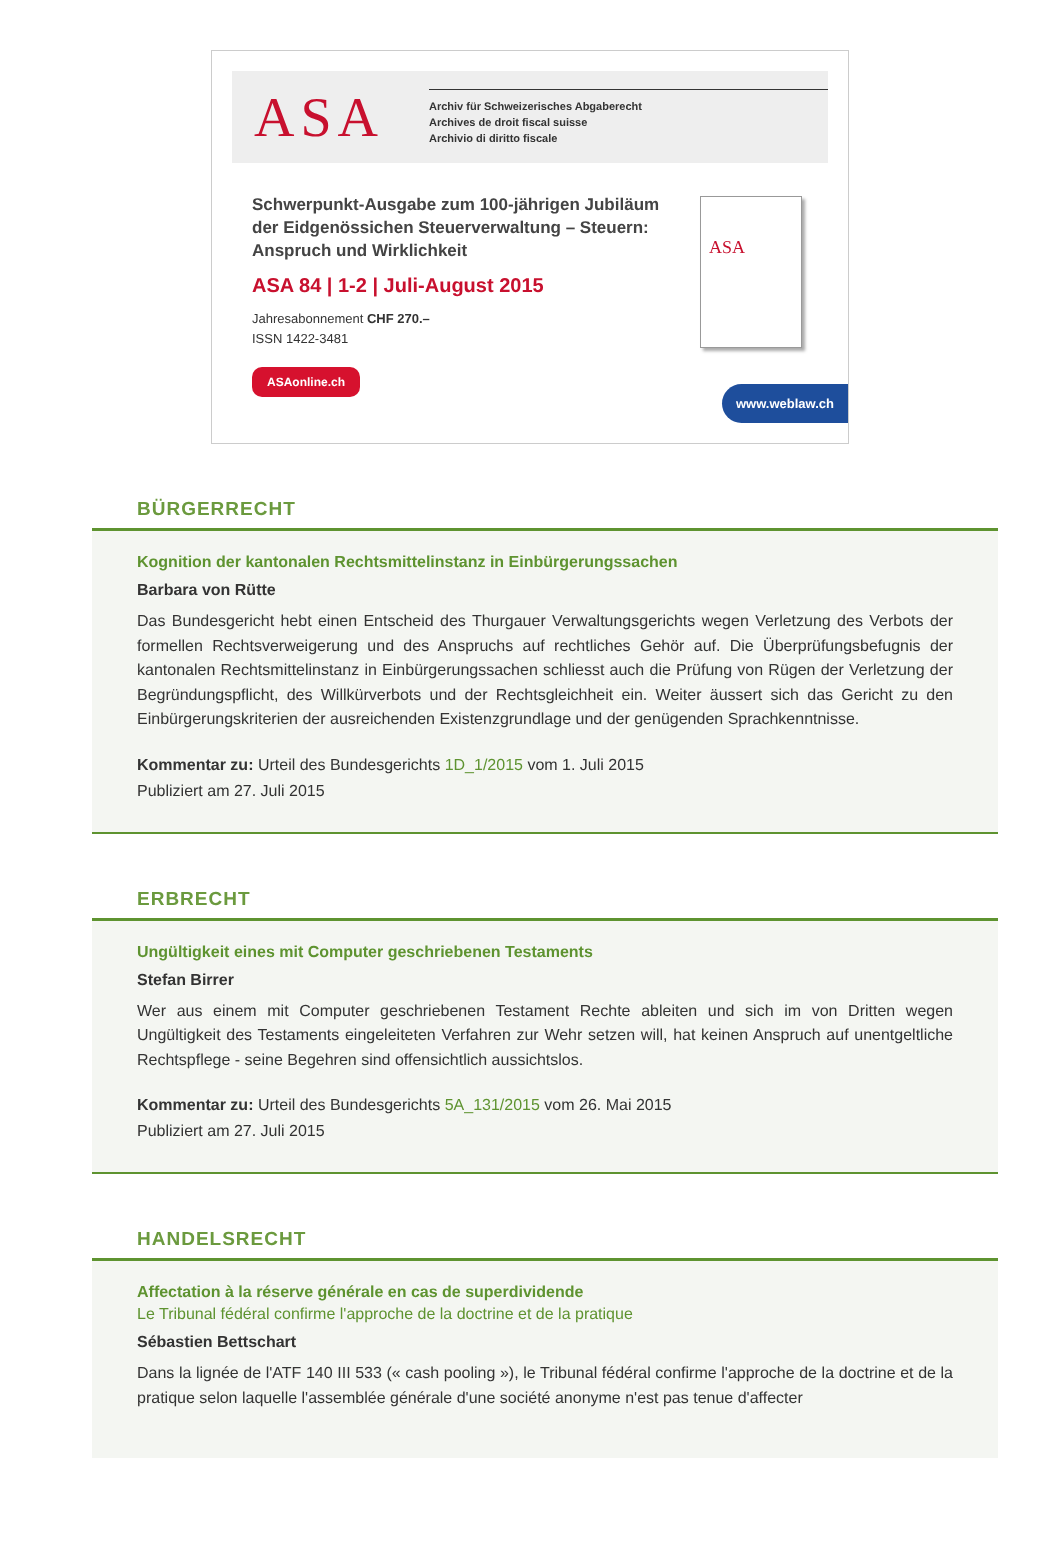ASA
Archiv für Schweizerisches Abgaberecht
Archives de droit fiscal suisse
Archivio di diritto fiscale
Schwerpunkt-Ausgabe zum 100-jährigen Jubiläum der Eidgenössichen Steuerverwaltung – Steuern: Anspruch und Wirklichkeit
ASA 84 | 1-2 | Juli-August 2015
Jahresabonnement CHF 270.–
ISSN 1422-3481
ASAonline.ch
ASA
www.weblaw.ch
BÜRGERRECHT
Kognition der kantonalen Rechtsmittelinstanz in Einbürgerungssachen
Barbara von Rütte
Das Bundesgericht hebt einen Entscheid des Thurgauer Verwaltungsgerichts wegen Verletzung des Verbots der formellen Rechtsverweigerung und des Anspruchs auf rechtliches Gehör auf. Die Überprüfungsbefugnis der kantonalen Rechtsmittelinstanz in Einbürgerungssachen schliesst auch die Prüfung von Rügen der Verletzung der Begründungspflicht, des Willkürverbots und der Rechtsgleichheit ein. Weiter äussert sich das Gericht zu den Einbürgerungskriterien der ausreichenden Existenzgrundlage und der genügenden Sprachkenntnisse.
Kommentar zu: Urteil des Bundesgerichts 1D_1/2015 vom 1. Juli 2015
Publiziert am 27. Juli 2015
ERBRECHT
Ungültigkeit eines mit Computer geschriebenen Testaments
Stefan Birrer
Wer aus einem mit Computer geschriebenen Testament Rechte ableiten und sich im von Dritten wegen Ungültigkeit des Testaments eingeleiteten Verfahren zur Wehr setzen will, hat keinen Anspruch auf unentgeltliche Rechtspflege - seine Begehren sind offensichtlich aussichtslos.
Kommentar zu: Urteil des Bundesgerichts 5A_131/2015 vom 26. Mai 2015
Publiziert am 27. Juli 2015
HANDELSRECHT
Affectation à la réserve générale en cas de superdividende
Le Tribunal fédéral confirme l'approche de la doctrine et de la pratique
Sébastien Bettschart
Dans la lignée de l'ATF 140 III 533 (« cash pooling »), le Tribunal fédéral confirme l'approche de la doctrine et de la pratique selon laquelle l'assemblée générale d'une société anonyme n'est pas tenue d'affecter